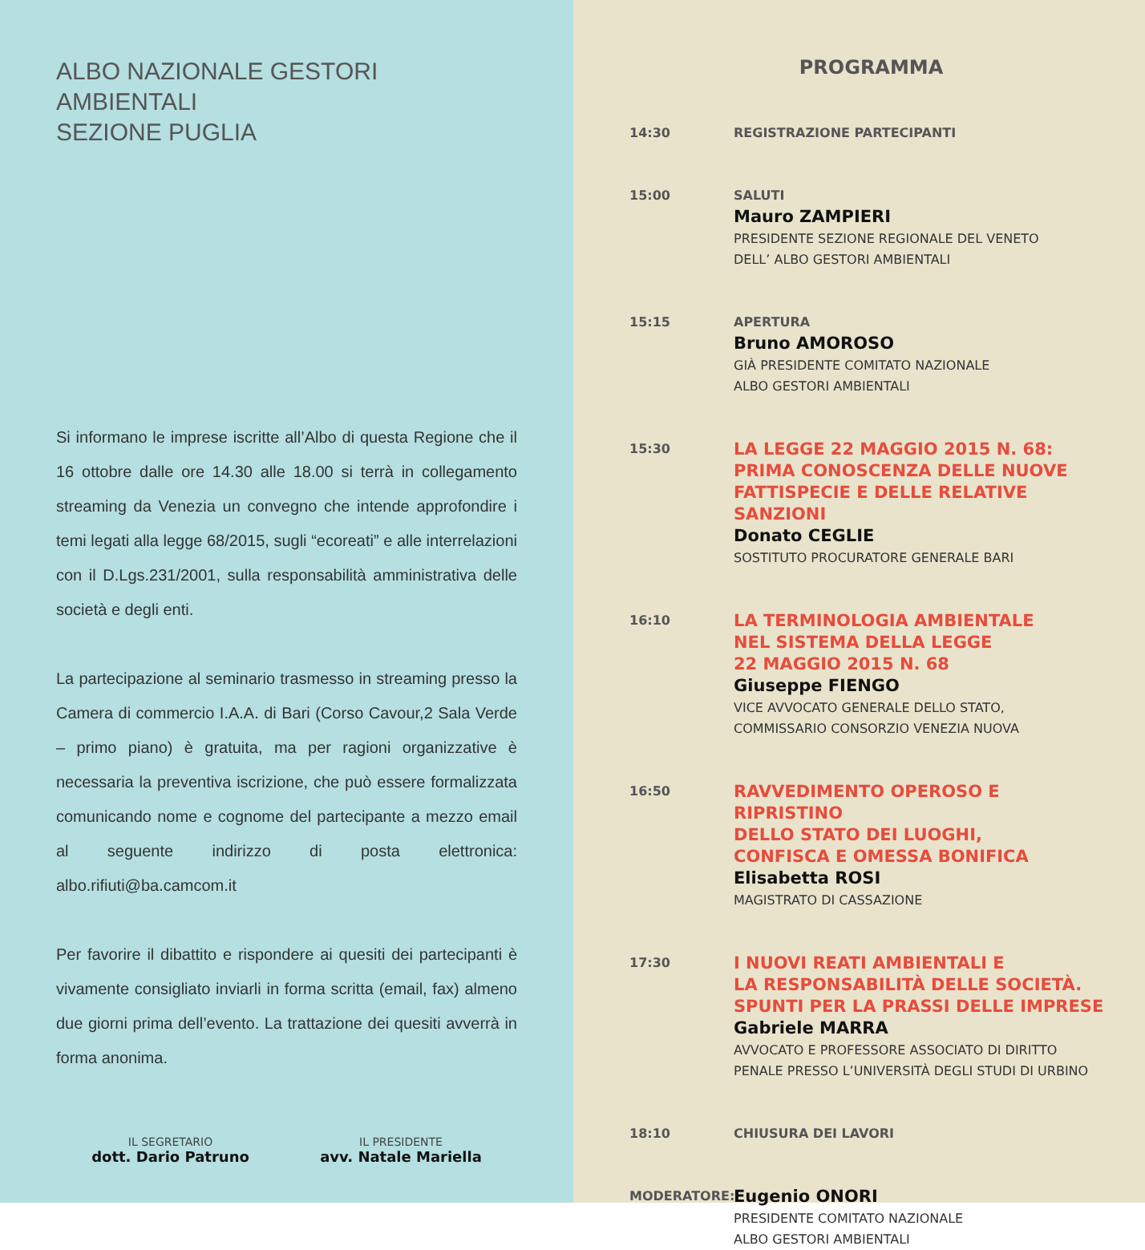ALBO NAZIONALE GESTORI AMBIENTALI
SEZIONE PUGLIA
Si informano le imprese iscritte all’Albo di questa Regione che il 16 ottobre dalle ore 14.30 alle 18.00 si terrà in collegamento streaming da Venezia un convegno che intende approfondire i temi legati alla legge 68/2015, sugli “ecoreati” e alle interrelazioni con il D.Lgs.231/2001, sulla responsabilità amministrativa delle società e degli enti.
La partecipazione al seminario trasmesso in streaming presso la Camera di commercio I.A.A. di Bari (Corso Cavour,2 Sala Verde – primo piano) è gratuita, ma per ragioni organizzative è necessaria la preventiva iscrizione, che può essere formalizzata comunicando nome e cognome del partecipante a mezzo email al seguente indirizzo di posta elettronica: albo.rifiuti@ba.camcom.it
Per favorire il dibattito e rispondere ai quesiti dei partecipanti è vivamente consigliato inviarli in forma scritta (email, fax) almeno due giorni prima dell’evento. La trattazione dei quesiti avverrà in forma anonima.
IL SEGRETARIO
dott. Dario Patruno
IL PRESIDENTE
avv. Natale Mariella
PROGRAMMA
14:30
REGISTRAZIONE PARTECIPANTI
15:00
SALUTI
Mauro ZAMPIERI
PRESIDENTE SEZIONE REGIONALE DEL VENETO
DELL’ ALBO GESTORI AMBIENTALI
15:15
APERTURA
Bruno AMOROSO
GIÀ PRESIDENTE COMITATO NAZIONALE
ALBO GESTORI AMBIENTALI
15:30
LA LEGGE 22 MAGGIO 2015 N. 68:
PRIMA CONOSCENZA DELLE NUOVE
FATTISPECIE E DELLE RELATIVE SANZIONI
Donato CEGLIE
SOSTITUTO PROCURATORE GENERALE BARI
16:10
LA TERMINOLOGIA AMBIENTALE
NEL SISTEMA DELLA LEGGE
22 MAGGIO 2015 N. 68
Giuseppe FIENGO
VICE AVVOCATO GENERALE DELLO STATO,
COMMISSARIO CONSORZIO VENEZIA NUOVA
16:50
RAVVEDIMENTO OPEROSO E RIPRISTINO
DELLO STATO DEI LUOGHI,
CONFISCA E OMESSA BONIFICA
Elisabetta ROSI
MAGISTRATO DI CASSAZIONE
17:30
I NUOVI REATI AMBIENTALI E
LA RESPONSABILITÀ DELLE SOCIETÀ.
SPUNTI PER LA PRASSI DELLE IMPRESE
Gabriele MARRA
AVVOCATO E PROFESSORE ASSOCIATO DI DIRITTO
PENALE PRESSO L’UNIVERSITÀ DEGLI STUDI DI URBINO
18:10
CHIUSURA DEI LAVORI
MODERATORE:
Eugenio ONORI
PRESIDENTE COMITATO NAZIONALE
ALBO GESTORI AMBIENTALI